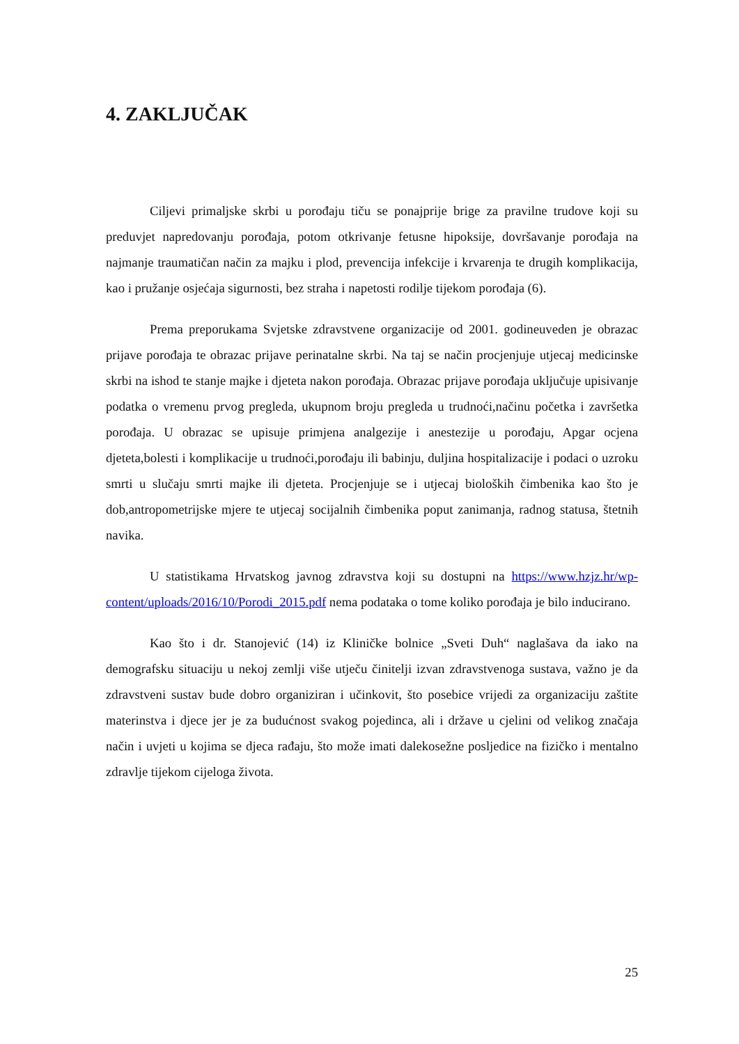4. ZAKLJUČAK
Ciljevi primaljske skrbi u porođaju tiču se ponajprije brige za pravilne trudove koji su preduvjet napredovanju porođaja, potom otkrivanje fetusne hipoksije, dovršavanje porođaja na najmanje traumatičan način za majku i plod, prevencija infekcije i krvarenja te drugih komplikacija, kao i pružanje osjećaja sigurnosti, bez straha i napetosti rodilje tijekom porođaja (6).
Prema preporukama Svjetske zdravstvene organizacije od 2001. godineuveden je obrazac prijave porođaja te obrazac prijave perinatalne skrbi. Na taj se način procjenjuje utjecaj medicinske skrbi na ishod te stanje majke i djeteta nakon porođaja. Obrazac prijave porođaja uključuje upisivanje podatka o vremenu prvog pregleda, ukupnom broju pregleda u trudnoći,načinu početka i završetka porođaja. U obrazac se upisuje primjena analgezije i anestezije u porođaju, Apgar ocjena djeteta,bolesti i komplikacije u trudnoći,porođaju ili babinju, duljina hospitalizacije i podaci o uzroku smrti u slučaju smrti majke ili djeteta. Procjenjuje se i utjecaj bioloških čimbenika kao što je dob,antropometrijske mjere te utjecaj socijalnih čimbenika poput zanimanja, radnog statusa, štetnih navika.
U statistikama Hrvatskog javnog zdravstva koji su dostupni na https://www.hzjz.hr/wp-content/uploads/2016/10/Porodi_2015.pdf nema podataka o tome koliko porođaja je bilo inducirano.
Kao što i dr. Stanojević (14) iz Kliničke bolnice „Sveti Duh“ naglašava da iako na demografsku situaciju u nekoj zemlji više utječu činitelji izvan zdravstvenoga sustava, važno je da zdravstveni sustav bude dobro organiziran i učinkovit, što posebice vrijedi za organizaciju zaštite materinstva i djece jer je za budućnost svakog pojedinca, ali i države u cjelini od velikog značaja način i uvjeti u kojima se djeca rađaju, što može imati dalekosežne posljedice na fizičko i mentalno zdravlje tijekom cijeloga života.
25